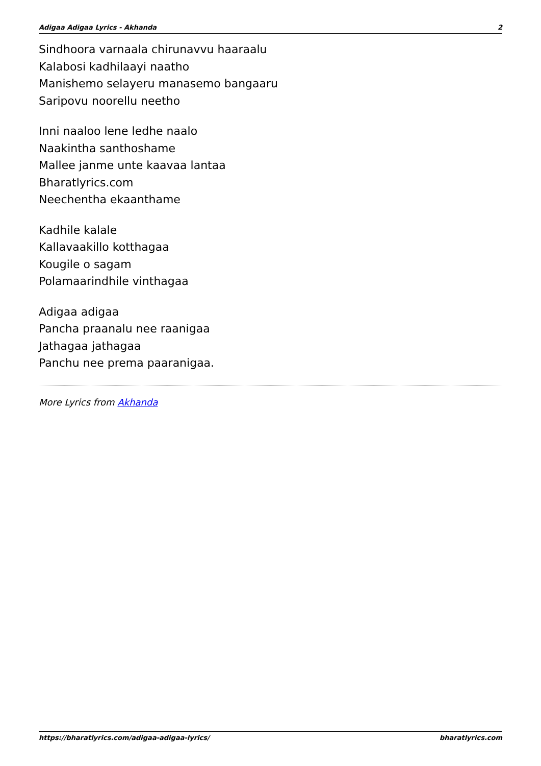Adigaa Adigaa Lyrics - Akhanda 2
Sindhoora varnaala chirunavvu haaraalu
Kalabosi kadhilaayi naatho
Manishemo selayeru manasemo bangaaru
Saripovu noorellu neetho
Inni naaloo lene ledhe naalo
Naakintha santhoshame
Mallee janme unte kaavaa lantaa
Bharatlyrics.com
Neechentha ekaanthame
Kadhile kalale
Kallavaakillo kotthagaa
Kougile o sagam
Polamaarindhile vinthagaa
Adigaa adigaa
Pancha praanalu nee raanigaa
Jathagaa jathagaa
Panchu nee prema paaranigaa.
More Lyrics from Akhanda
https://bharatlyrics.com/adigaa-adigaa-lyrics/ bharatlyrics.com